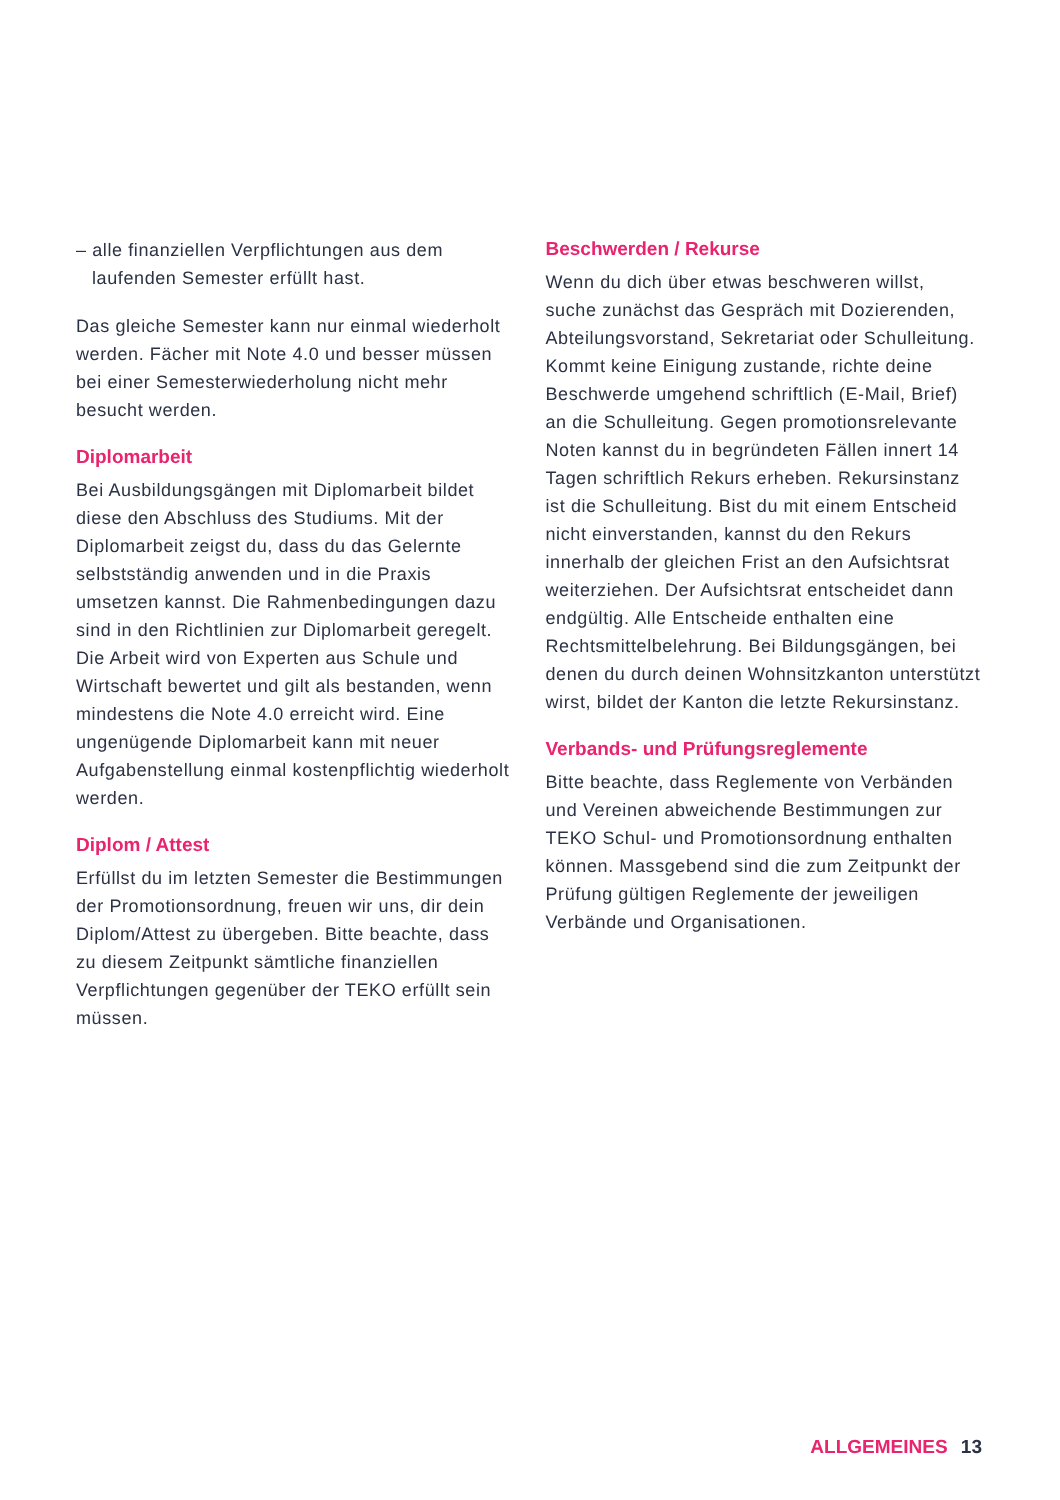– alle finanziellen Verpflichtungen aus dem laufenden Semester erfüllt hast.
Das gleiche Semester kann nur einmal wiederholt werden. Fächer mit Note 4.0 und besser müssen bei einer Semesterwiederholung nicht mehr besucht werden.
Diplomarbeit
Bei Ausbildungsgängen mit Diplomarbeit bildet diese den Abschluss des Studiums. Mit der Diplomarbeit zeigst du, dass du das Gelernte selbstständig anwenden und in die Praxis umsetzen kannst. Die Rahmenbedingungen dazu sind in den Richtlinien zur Diplomarbeit geregelt. Die Arbeit wird von Experten aus Schule und Wirtschaft bewertet und gilt als bestanden, wenn mindestens die Note 4.0 erreicht wird. Eine ungenügende Diplomarbeit kann mit neuer Aufgabenstellung einmal kostenpflichtig wiederholt werden.
Diplom / Attest
Erfüllst du im letzten Semester die Bestimmungen der Promotionsordnung, freuen wir uns, dir dein Diplom/Attest zu übergeben. Bitte beachte, dass zu diesem Zeitpunkt sämtliche finanziellen Verpflichtungen gegenüber der TEKO erfüllt sein müssen.
Beschwerden / Rekurse
Wenn du dich über etwas beschweren willst, suche zunächst das Gespräch mit Dozierenden, Abteilungsvorstand, Sekretariat oder Schulleitung. Kommt keine Einigung zustande, richte deine Beschwerde umgehend schriftlich (E-Mail, Brief) an die Schulleitung. Gegen promotionsrelevante Noten kannst du in begründeten Fällen innert 14 Tagen schriftlich Rekurs erheben. Rekursinstanz ist die Schulleitung. Bist du mit einem Entscheid nicht einverstanden, kannst du den Rekurs innerhalb der gleichen Frist an den Aufsichtsrat weiterziehen. Der Aufsichtsrat entscheidet dann endgültig. Alle Entscheide enthalten eine Rechtsmittelbelehrung. Bei Bildungsgängen, bei denen du durch deinen Wohnsitzkanton unterstützt wirst, bildet der Kanton die letzte Rekursinstanz.
Verbands- und Prüfungsreglemente
Bitte beachte, dass Reglemente von Verbänden und Vereinen abweichende Bestimmungen zur TEKO Schul- und Promotionsordnung enthalten können. Massgebend sind die zum Zeitpunkt der Prüfung gültigen Reglemente der jeweiligen Verbände und Organisationen.
ALLGEMEINES 13